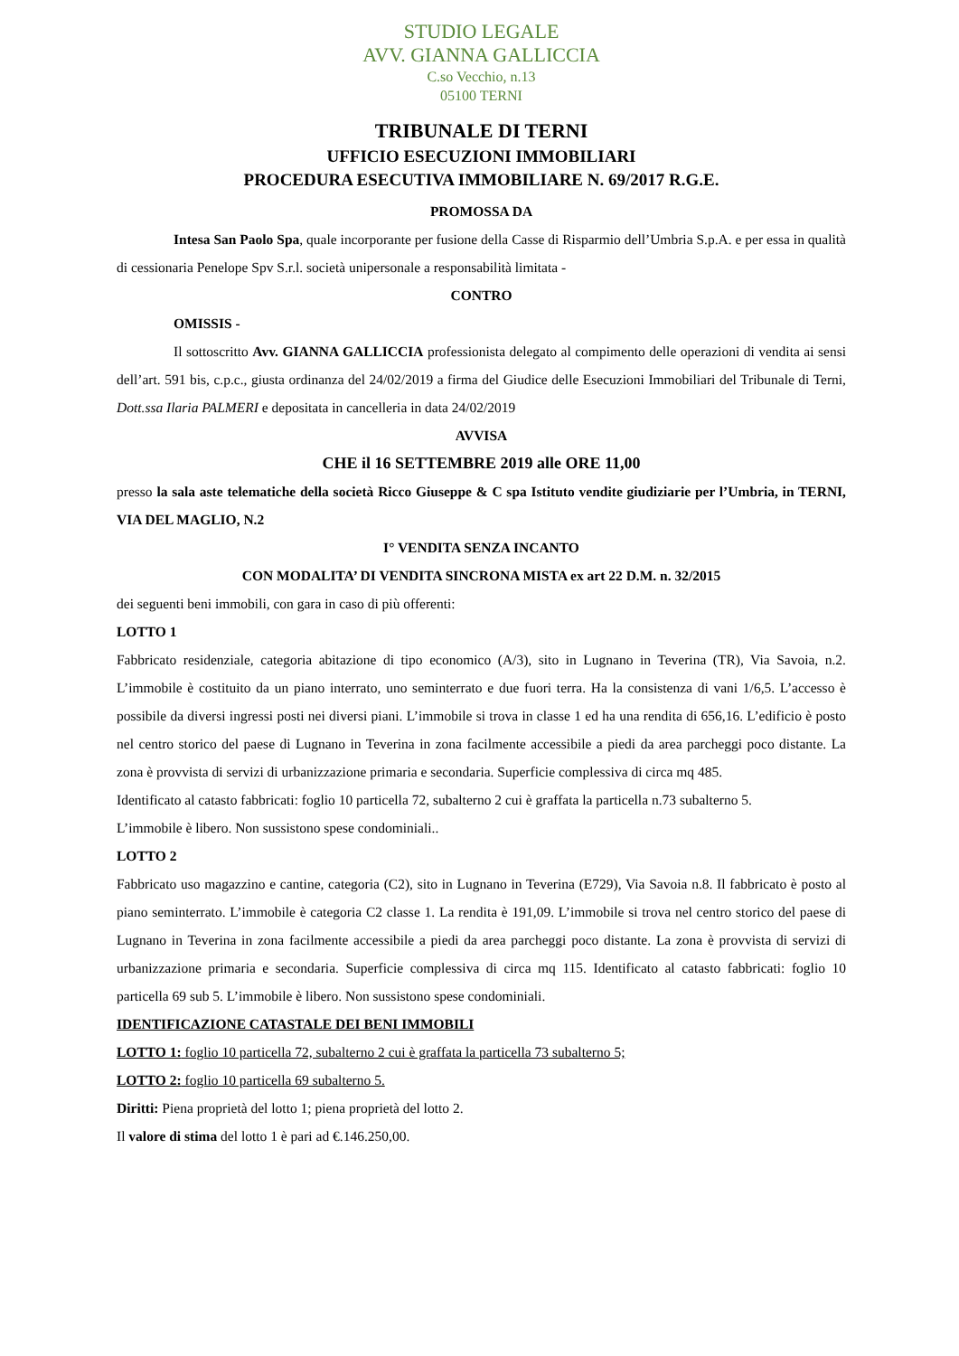STUDIO LEGALE
AVV. GIANNA GALLICCIA
C.so Vecchio, n.13
05100 TERNI
TRIBUNALE DI TERNI
UFFICIO ESECUZIONI IMMOBILIARI
PROCEDURA ESECUTIVA IMMOBILIARE N. 69/2017 R.G.E.
PROMOSSA DA
Intesa San Paolo Spa, quale incorporante per fusione della Casse di Risparmio dell’Umbria S.p.A. e per essa in qualità di cessionaria Penelope Spv S.r.l. società unipersonale a responsabilità limitata -
CONTRO
OMISSIS -
Il sottoscritto Avv. GIANNA GALLICCIA professionista delegato al compimento delle operazioni di vendita ai sensi dell’art. 591 bis, c.p.c., giusta ordinanza del 24/02/2019 a firma del Giudice delle Esecuzioni Immobiliari del Tribunale di Terni, Dott.ssa Ilaria PALMERI e depositata in cancelleria in data 24/02/2019
AVVISA
CHE il 16 SETTEMBRE 2019 alle ORE 11,00
presso la sala aste telematiche della società Ricco Giuseppe & C spa Istituto vendite giudiziarie per l’Umbria, in TERNI, VIA DEL MAGLIO, N.2
I° VENDITA SENZA INCANTO
CON MODALITA’ DI VENDITA SINCRONA MISTA ex art 22 D.M. n. 32/2015
dei seguenti beni immobili, con gara in caso di più offerenti:
LOTTO 1
Fabbricato residenziale, categoria abitazione di tipo economico (A/3), sito in Lugnano in Teverina (TR), Via Savoia, n.2. L’immobile è costituito da un piano interrato, uno seminterrato e due fuori terra. Ha la consistenza di vani 1/6,5. L’accesso è possibile da diversi ingressi posti nei diversi piani. L’immobile si trova in classe 1 ed ha una rendita di 656,16. L’edificio è posto nel centro storico del paese di Lugnano in Teverina in zona facilmente accessibile a piedi da area parcheggi poco distante. La zona è provvista di servizi di urbanizzazione primaria e secondaria. Superficie complessiva di circa mq 485.
Identificato al catasto fabbricati: foglio 10 particella 72, subalterno 2 cui è graffata la particella n.73 subalterno 5.
L’immobile è libero. Non sussistono spese condominiali..
LOTTO 2
Fabbricato uso magazzino e cantine, categoria (C2), sito in Lugnano in Teverina (E729), Via Savoia n.8. Il fabbricato è posto al piano seminterrato. L’immobile è categoria C2 classe 1. La rendita è 191,09. L’immobile si trova nel centro storico del paese di Lugnano in Teverina in zona facilmente accessibile a piedi da area parcheggi poco distante. La zona è provvista di servizi di urbanizzazione primaria e secondaria. Superficie complessiva di circa mq 115. Identificato al catasto fabbricati: foglio 10 particella 69 sub 5. L’immobile è libero. Non sussistono spese condominiali.
IDENTIFICAZIONE CATASTALE DEI BENI IMMOBILI
LOTTO 1: foglio 10 particella 72, subalterno 2 cui è graffata la particella 73 subalterno 5;
LOTTO 2: foglio 10 particella 69 subalterno 5.
Diritti: Piena proprietà del lotto 1; piena proprietà del lotto 2.
Il valore di stima del lotto 1 è pari ad €.146.250,00.